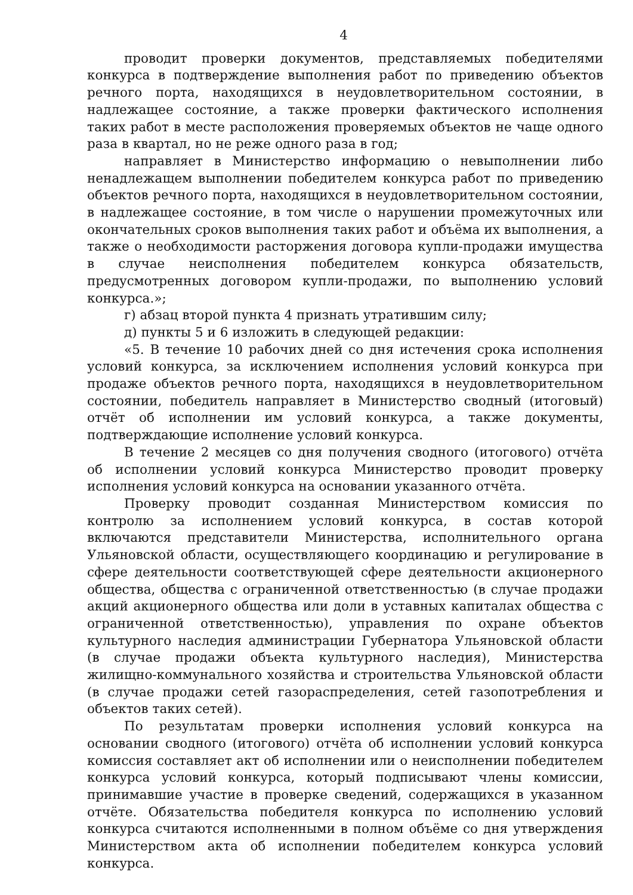4
проводит проверки документов, представляемых победителями конкурса в подтверждение выполнения работ по приведению объектов речного порта, находящихся в неудовлетворительном состоянии, в надлежащее состояние, а также проверки фактического исполнения таких работ в месте расположения проверяемых объектов не чаще одного раза в квартал, но не реже одного раза в год;
направляет в Министерство информацию о невыполнении либо ненадлежащем выполнении победителем конкурса работ по приведению объектов речного порта, находящихся в неудовлетворительном состоянии, в надлежащее состояние, в том числе о нарушении промежуточных или окончательных сроков выполнения таких работ и объёма их выполнения, а также о необходимости расторжения договора купли-продажи имущества в случае неисполнения победителем конкурса обязательств, предусмотренных договором купли-продажи, по выполнению условий конкурса.»;
г) абзац второй пункта 4 признать утратившим силу;
д) пункты 5 и 6 изложить в следующей редакции:
«5. В течение 10 рабочих дней со дня истечения срока исполнения условий конкурса, за исключением исполнения условий конкурса при продаже объектов речного порта, находящихся в неудовлетворительном состоянии, победитель направляет в Министерство сводный (итоговый) отчёт об исполнении им условий конкурса, а также документы, подтверждающие исполнение условий конкурса.
В течение 2 месяцев со дня получения сводного (итогового) отчёта об исполнении условий конкурса Министерство проводит проверку исполнения условий конкурса на основании указанного отчёта.
Проверку проводит созданная Министерством комиссия по контролю за исполнением условий конкурса, в состав которой включаются представители Министерства, исполнительного органа Ульяновской области, осуществляющего координацию и регулирование в сфере деятельности соответствующей сфере деятельности акционерного общества, общества с ограниченной ответственностью (в случае продажи акций акционерного общества или доли в уставных капиталах общества с ограниченной ответственностью), управления по охране объектов культурного наследия администрации Губернатора Ульяновской области (в случае продажи объекта культурного наследия), Министерства жилищно-коммунального хозяйства и строительства Ульяновской области (в случае продажи сетей газораспределения, сетей газопотребления и объектов таких сетей).
По результатам проверки исполнения условий конкурса на основании сводного (итогового) отчёта об исполнении условий конкурса комиссия составляет акт об исполнении или о неисполнении победителем конкурса условий конкурса, который подписывают члены комиссии, принимавшие участие в проверке сведений, содержащихся в указанном отчёте. Обязательства победителя конкурса по исполнению условий конкурса считаются исполненными в полном объёме со дня утверждения Министерством акта об исполнении победителем конкурса условий конкурса.